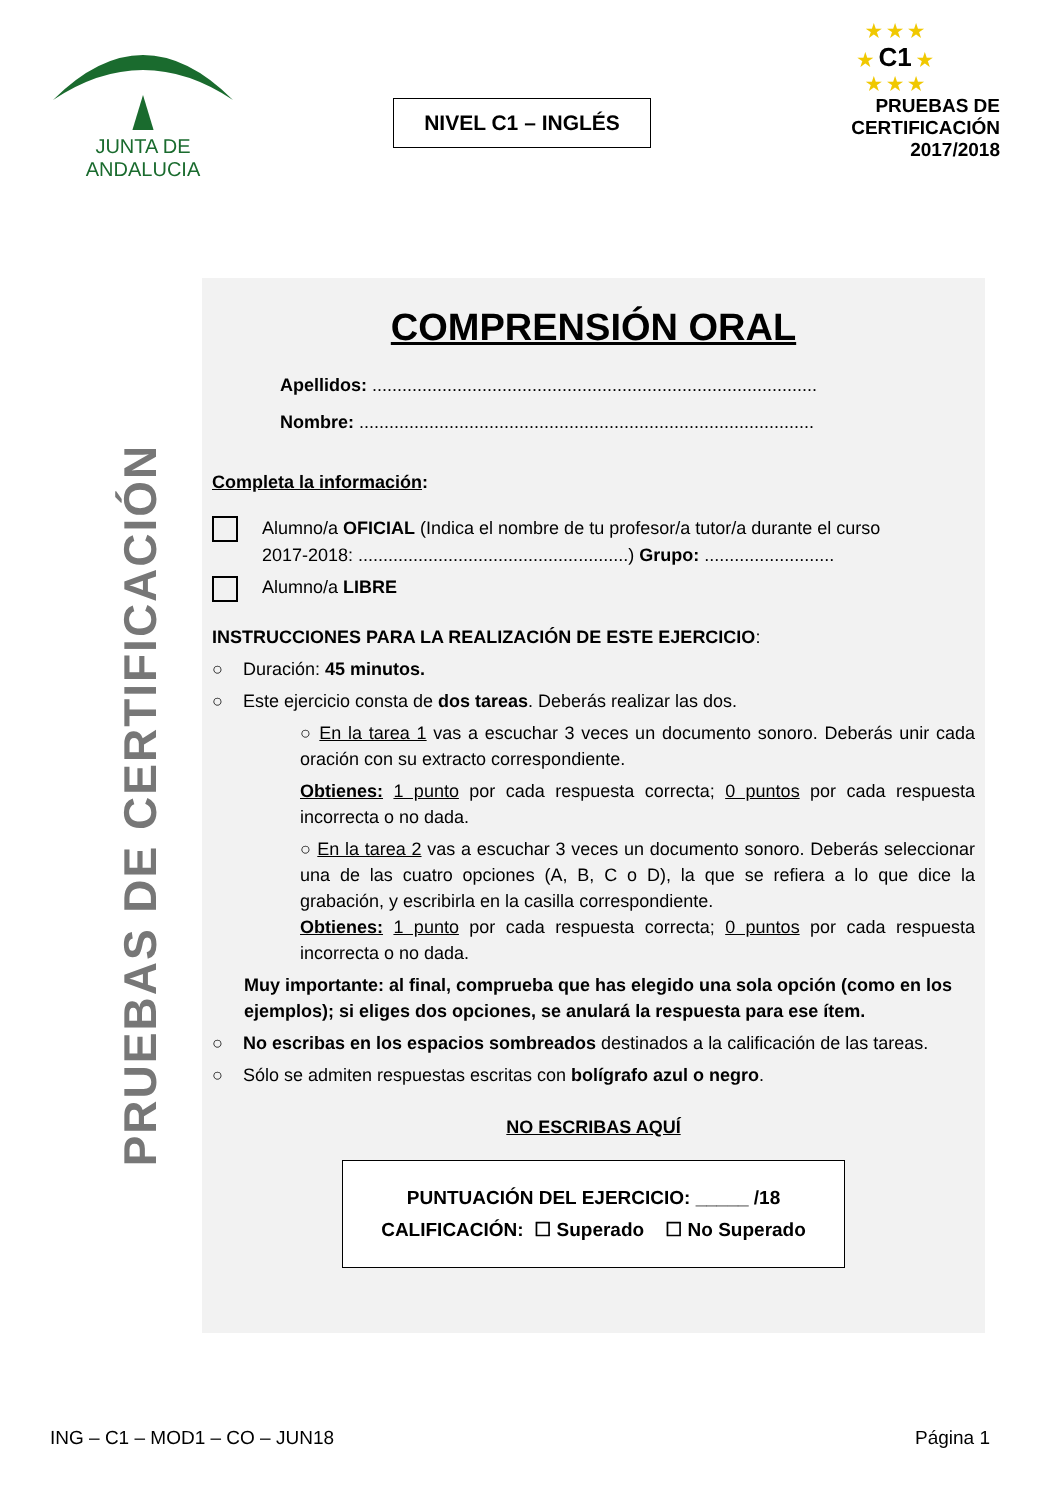JUNTA DE ANDALUCIA
NIVEL C1 – INGLÉS
★ ★ ★
★ C1 ★
★ ★ ★
PRUEBAS DE CERTIFICACIÓN
2017/2018
PRUEBAS DE CERTIFICACIÓN
COMPRENSIÓN ORAL
Apellidos: .........................................................................................
Nombre: ...........................................................................................
Completa la información:
Alumno/a OFICIAL (Indica el nombre de tu profesor/a tutor/a durante el curso
2017-2018: ......................................................) Grupo: ..........................
Alumno/a LIBRE
INSTRUCCIONES PARA LA REALIZACIÓN DE ESTE EJERCICIO:
○ Duración: 45 minutos.
○ Este ejercicio consta de dos tareas. Deberás realizar las dos.
○ En la tarea 1 vas a escuchar 3 veces un documento sonoro. Deberás unir cada oración con su extracto correspondiente.
Obtienes: 1 punto por cada respuesta correcta; 0 puntos por cada respuesta incorrecta o no dada.
○ En la tarea 2 vas a escuchar 3 veces un documento sonoro. Deberás seleccionar una de las cuatro opciones (A, B, C o D), la que se refiera a lo que dice la grabación, y escribirla en la casilla correspondiente.
Obtienes: 1 punto por cada respuesta correcta; 0 puntos por cada respuesta incorrecta o no dada.
Muy importante: al final, comprueba que has elegido una sola opción (como en los ejemplos); si eliges dos opciones, se anulará la respuesta para ese ítem.
○ No escribas en los espacios sombreados destinados a la calificación de las tareas.
○ Sólo se admiten respuestas escritas con bolígrafo azul o negro.
NO ESCRIBAS AQUÍ
PUNTUACIÓN DEL EJERCICIO: _____ /18
CALIFICACIÓN: ☐ Superado ☐ No Superado
ING – C1 – MOD1 – CO – JUN18 Página 1